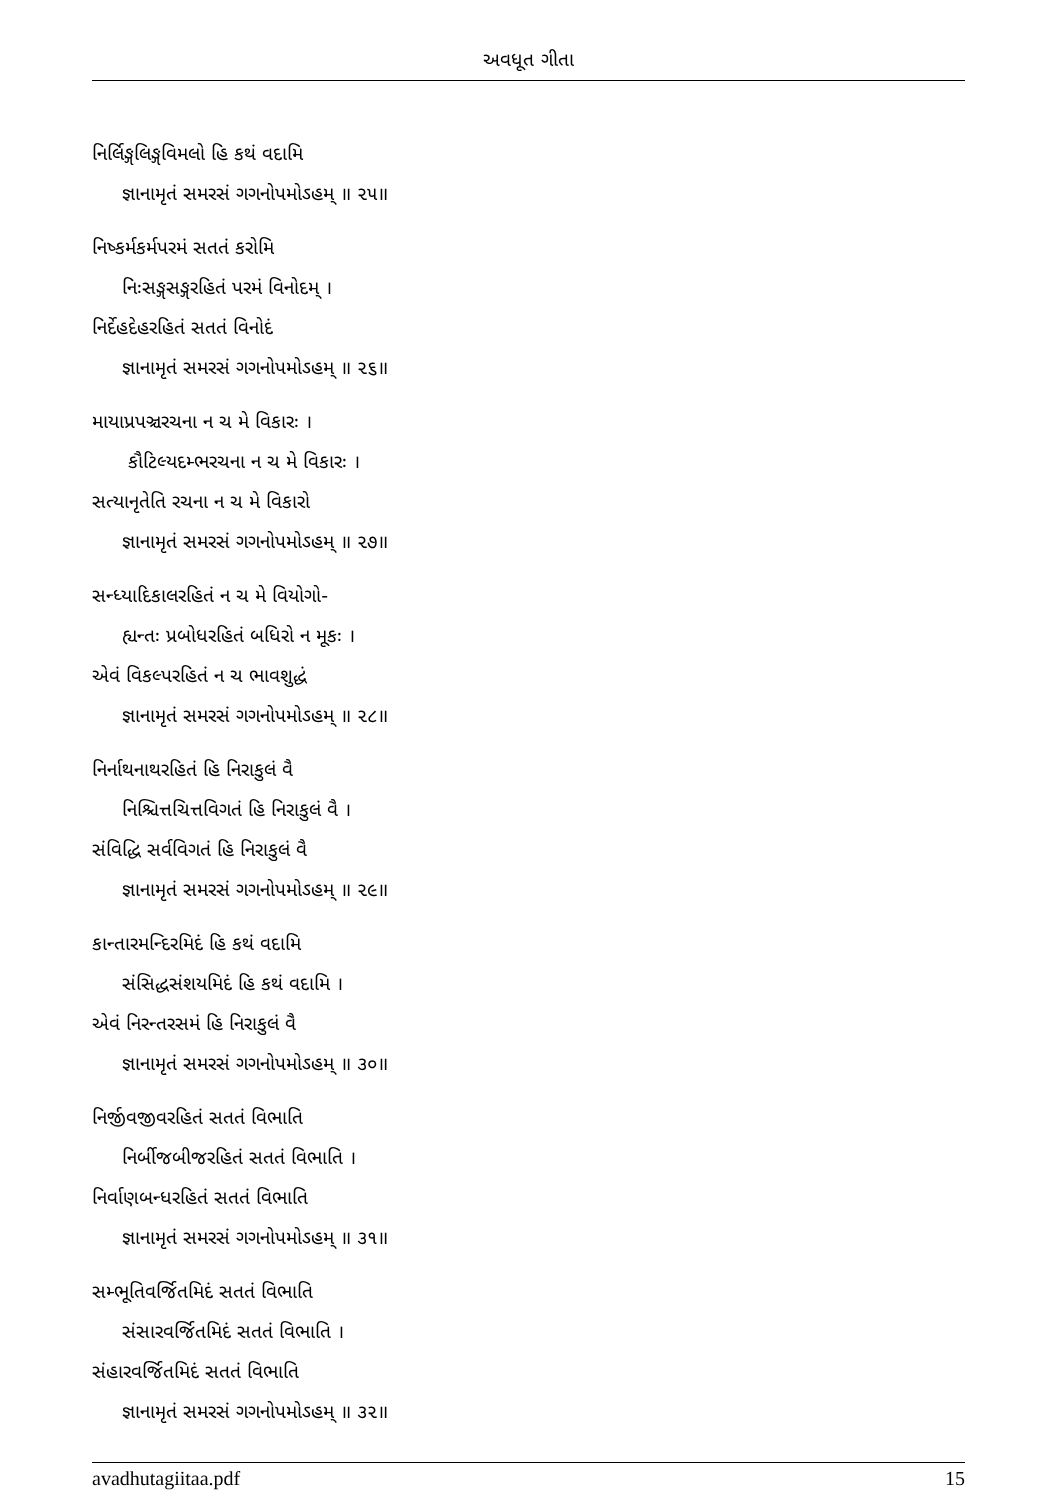અવધૂત ગીતા
નિર્લિઙ્ગલિઙ્ગવિમલો હિ કથં વદામિ
જ્ઞાનામૃતં સમરસં ગગનોપમોઽહમ્ ॥ ૨૫॥
નિષ્કર્મકર્મપરમં સતતં કરોમિ
નિઃસઙ્ગસઙ્ગરહિતં પરમં વિનોદમ્ ।
નિર્દેહદેહરહિતં સતતં વિનોદં
જ્ઞાનામૃતં સમરસં ગગનોપમોઽહમ્ ॥ ૨૬॥
માયાપ્રપઞ્ચરચના ન ચ મે વિકારઃ ।
કૌટિલ્યદમ્ભરચના ન ચ મે વિકારઃ ।
સત્યાનૃતેતિ રચના ન ચ મે વિકારો
જ્ઞાનામૃતં સમરસં ગગનોપમોઽહમ્ ॥ ૨૭॥
સન્ધ્યાદિકાલરહિતં ન ચ મે વિયોગો-
હ્યન્તઃ પ્રબોધરહિતં બધિરો ન મૂકઃ ।
એવં વિકલ્પરહિતં ન ચ ભાવશુદ્ધં
જ્ઞાનામૃતં સમરસં ગગનોપમોઽહમ્ ॥ ૨૮॥
નિર્નાથનાથરહિતં હિ નિરાકુલં વૈ
નિશ્ચિત્તચિત્તવિગતં હિ નિરાકુલં વૈ ।
સંવિદ્ધિ સર્વવિગતં હિ નિરાકુલં વૈ
જ્ઞાનામૃતં સમરસં ગગનોપમોઽહમ્ ॥ ૨૯॥
કાન્તારમન્દિરમિદં હિ કથં વદામિ
સંસિદ્ધસંશયમિદં હિ કથં વદામિ ।
એવં નિરન્તરસમં હિ નિરાકુલં વૈ
જ્ઞાનામૃતં સમરસં ગગનોપમોઽહમ્ ॥ ૩૦॥
નિર્જીવજીવરહિતં સતતં વિભાતિ
નિર્બીજબીજરહિતં સતતં વિભાતિ ।
નિર્વાણબન્ધરહિતં સતતં વિભાતિ
જ્ઞાનામૃતં સમરસં ગગનોપમોઽહમ્ ॥ ૩૧॥
સમ્ભૂતિવર્જિતમિદં સતતં વિભાતિ
સંસારવર્જિતમિદં સતતં વિભાતિ ।
સંહારવર્જિતમિદં સતતં વિભાતિ
જ્ઞાનામૃતં સમરસં ગગનોપમોઽહમ્ ॥ ૩૨॥
avadhutagiitaa.pdf 15